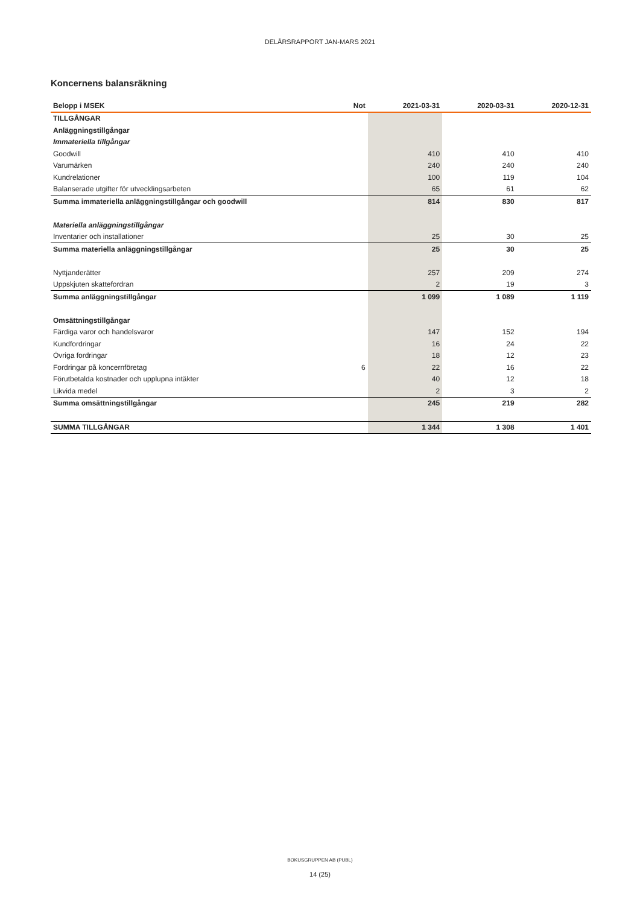DELÅRSRAPPORT JAN-MARS 2021
Koncernens balansräkning
| Belopp i MSEK | Not | 2021-03-31 | 2020-03-31 | 2020-12-31 |
| --- | --- | --- | --- | --- |
| TILLGÅNGAR | | | | |
| Anläggningstillgångar | | | | |
| Immateriella tillgångar | | | | |
| Goodwill | | 410 | 410 | 410 |
| Varumärken | | 240 | 240 | 240 |
| Kundrelationer | | 100 | 119 | 104 |
| Balanserade utgifter för utvecklingsarbeten | | 65 | 61 | 62 |
| Summa immateriella anläggningstillgångar och goodwill | | 814 | 830 | 817 |
| Materiella anläggningstillgångar | | | | |
| Inventarier och installationer | | 25 | 30 | 25 |
| Summa materiella anläggningstillgångar | | 25 | 30 | 25 |
| Nyttjanderätter | | 257 | 209 | 274 |
| Uppskjuten skattefordran | | 2 | 19 | 3 |
| Summa anläggningstillgångar | | 1 099 | 1 089 | 1 119 |
| Omsättningstillgångar | | | | |
| Färdiga varor och handelsvaror | | 147 | 152 | 194 |
| Kundfordringar | | 16 | 24 | 22 |
| Övriga fordringar | | 18 | 12 | 23 |
| Fordringar på koncernföretag | 6 | 22 | 16 | 22 |
| Förutbetalda kostnader och upplupna intäkter | | 40 | 12 | 18 |
| Likvida medel | | 2 | 3 | 2 |
| Summa omsättningstillgångar | | 245 | 219 | 282 |
| SUMMA TILLGÅNGAR | | 1 344 | 1 308 | 1 401 |
BOKUSGRUPPEN AB (PUBL)
14 (25)